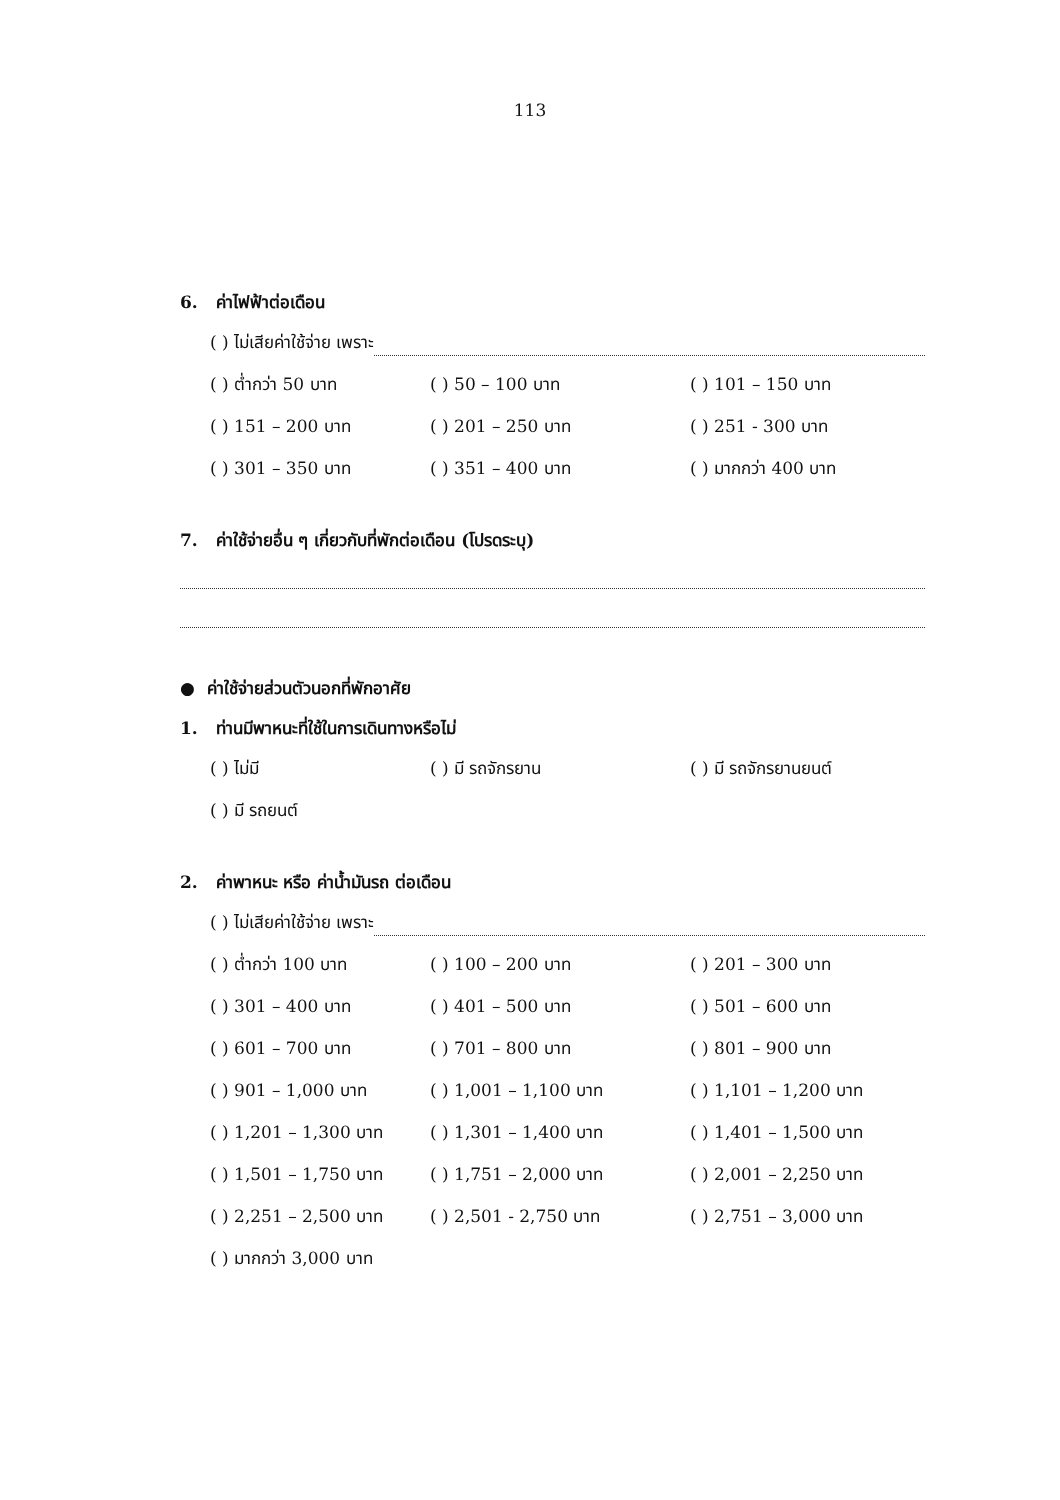113
6. ค่าไฟฟ้าต่อเดือน
( ) ไม่เสียค่าใช้จ่าย เพราะ
( ) ต่ำกว่า 50 บาท ( ) 50 – 100 บาท ( ) 101 – 150 บาท
( ) 151 – 200 บาท ( ) 201 – 250 บาท ( ) 251 - 300 บาท
( ) 301 – 350 บาท ( ) 351 – 400 บาท ( ) มากกว่า 400 บาท
7. ค่าใช้จ่ายอื่น ๆ เกี่ยวกับที่พักต่อเดือน (โปรดระบุ)
● ค่าใช้จ่ายส่วนตัวนอกที่พักอาศัย
1. ท่านมีพาหนะที่ใช้ในการเดินทางหรือไม่
( ) ไม่มี ( ) มี รถจักรยาน ( ) มี รถจักรยานยนต์
( ) มี รถยนต์
2. ค่าพาหนะ หรือ ค่าน้ำมันรถ ต่อเดือน
( ) ไม่เสียค่าใช้จ่าย เพราะ
( ) ต่ำกว่า 100 บาท ( ) 100 – 200 บาท ( ) 201 – 300 บาท
( ) 301 – 400 บาท ( ) 401 – 500 บาท ( ) 501 – 600 บาท
( ) 601 – 700 บาท ( ) 701 – 800 บาท ( ) 801 – 900 บาท
( ) 901 – 1,000 บาท ( ) 1,001 – 1,100 บาท ( ) 1,101 – 1,200 บาท
( ) 1,201 – 1,300 บาท ( ) 1,301 – 1,400 บาท ( ) 1,401 – 1,500 บาท
( ) 1,501 – 1,750 บาท ( ) 1,751 – 2,000 บาท ( ) 2,001 – 2,250 บาท
( ) 2,251 – 2,500 บาท ( ) 2,501 - 2,750 บาท ( ) 2,751 – 3,000 บาท
( ) มากกว่า 3,000 บาท